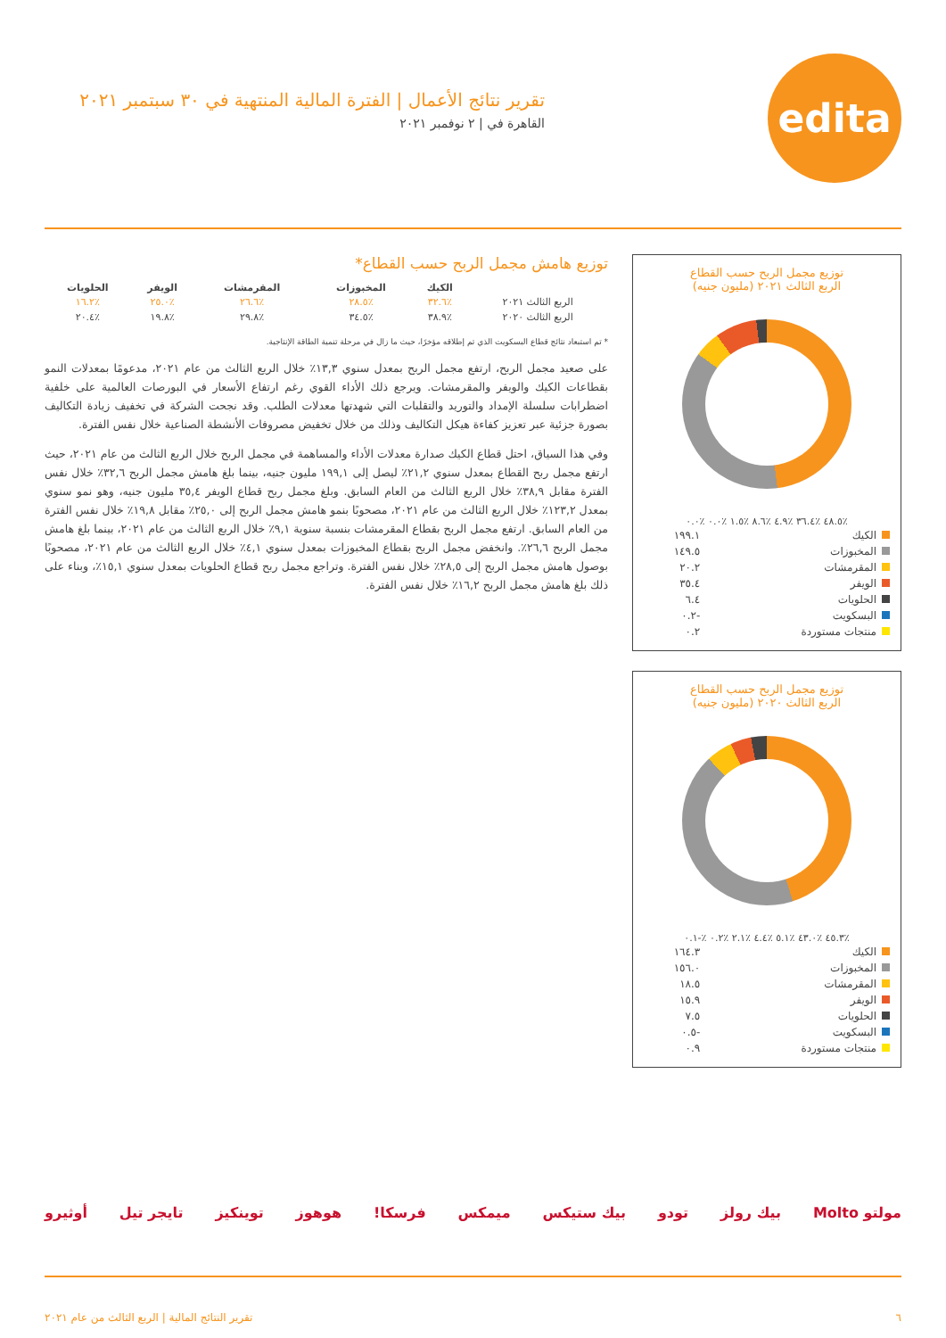edita
تقرير نتائج الأعمال | الفترة المالية المنتهية في ٣٠ سبتمبر ٢٠٢١
القاهرة في | ٢ نوفمبر ٢٠٢١
توزيع مجمل الربح حسب القطاع
الربع الثالث ٢٠٢١ (مليون جنيه)
٪٤٨.٥ ٪٣٦.٤ ٪٤.٩ ٪٨.٦ ٪١.٥ ٪٠.٠ ٪٠.٠
| الكيك | ١٩٩.١ |
| المخبوزات | ١٤٩.٥ |
| المقرمشات | ٢٠.٢ |
| الويفر | ٣٥.٤ |
| الحلويات | ٦.٤ |
| البسكويت | -٠.٢ |
| منتجات مستوردة | ٠.٢ |
توزيع مجمل الربح حسب القطاع
الربع الثالث ٢٠٢٠ (مليون جنيه)
٪٤٥.٣ ٪٤٣.٠ ٪٥.١ ٪٤.٤ ٪٢.١ ٪٠.٢ ٪-٠.١
| الكيك | ١٦٤.٣ |
| المخبوزات | ١٥٦.٠ |
| المقرمشات | ١٨.٥ |
| الويفر | ١٥.٩ |
| الحلويات | ٧.٥ |
| البسكويت | -٠.٥ |
| منتجات مستوردة | ٠.٩ |
توزيع هامش مجمل الربح حسب القطاع*
| | الكيك | المخبوزات | المقرمشات | الويفر | الحلويات |
| --- | --- | --- | --- | --- | --- |
| الربع الثالث ٢٠٢١ | ٪٣٢.٦ | ٪٢٨.٥ | ٪٢٦.٦ | ٪٢٥.٠ | ٪١٦.٢ |
| الربع الثالث ٢٠٢٠ | ٪٣٨.٩ | ٪٣٤.٥ | ٪٢٩.٨ | ٪١٩.٨ | ٪٢٠.٤ |
* تم استبعاد نتائج قطاع البسكويت الذي تم إطلاقه مؤخرًا، حيث ما زال في مرحلة تنمية الطاقة الإنتاجية.
على صعيد مجمل الربح، ارتفع مجمل الربح بمعدل سنوي ١٣,٣٪ خلال الربع الثالث من عام ٢٠٢١، مدعومًا بمعدلات النمو بقطاعات الكيك والويفر والمقرمشات. ويرجع ذلك الأداء القوي رغم ارتفاع الأسعار في البورصات العالمية على خلفية اضطرابات سلسلة الإمداد والتوريد والتقلبات التي شهدتها معدلات الطلب. وقد نجحت الشركة في تخفيف زيادة التكاليف بصورة جزئية عبر تعزيز كفاءة هيكل التكاليف وذلك من خلال تخفيض مصروفات الأنشطة الصناعية خلال نفس الفترة.
وفي هذا السياق، احتل قطاع الكيك صدارة معدلات الأداء والمساهمة في مجمل الربح خلال الربع الثالث من عام ٢٠٢١، حيث ارتفع مجمل ربح القطاع بمعدل سنوي ٢١,٢٪ ليصل إلى ١٩٩,١ مليون جنيه، بينما بلغ هامش مجمل الربح ٣٢,٦٪ خلال نفس الفترة مقابل ٣٨,٩٪ خلال الربع الثالث من العام السابق. وبلغ مجمل ربح قطاع الويفر ٣٥,٤ مليون جنيه، وهو نمو سنوي بمعدل ١٢٣,٢٪ خلال الربع الثالث من عام ٢٠٢١، مصحوبًا بنمو هامش مجمل الربح إلى ٢٥,٠٪ مقابل ١٩,٨٪ خلال نفس الفترة من العام السابق. ارتفع مجمل الربح بقطاع المقرمشات بنسبة سنوية ٩,١٪ خلال الربع الثالث من عام ٢٠٢١، بينما بلغ هامش مجمل الربح ٢٦,٦٪. وانخفض مجمل الربح بقطاع المخبوزات بمعدل سنوي ٤,١٪ خلال الربع الثالث من عام ٢٠٢١، مصحوبًا بوصول هامش مجمل الربح إلى ٢٨,٥٪ خلال نفس الفترة. وتراجع مجمل ربح قطاع الحلويات بمعدل سنوي ١٥,١٪، وبناء على ذلك بلغ هامش مجمل الربح ١٦,٢٪ خلال نفس الفترة.
مولتو Molto بيك رولز تودو بيك ستيكس ميمكس فرسكا! هوهوز توينكيز تايجر تيل أوثيرو
٦ تقرير النتائج المالية | الربع الثالث من عام ٢٠٢١